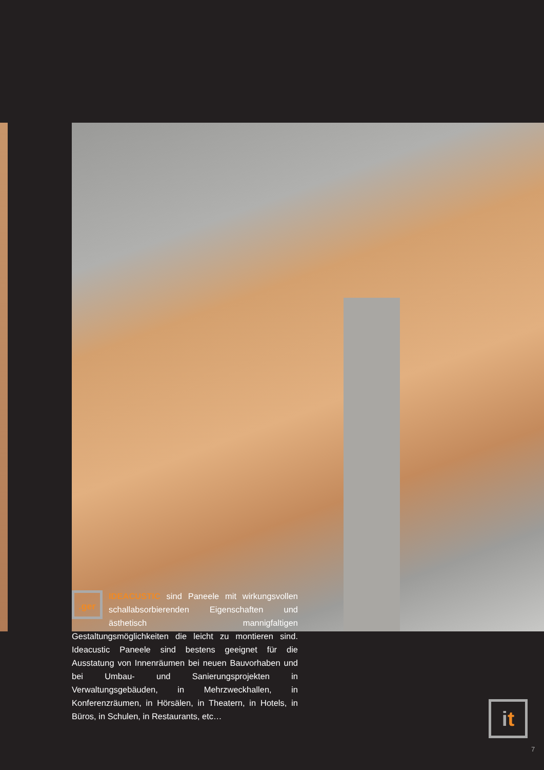.ger
IDEACUSTIC sind Paneele mit wirkungsvollen schallabsorbierenden Eigenschaften und ästhetisch mannigfaltigen Gestaltungsmöglichkeiten die leicht zu montieren sind. Ideacustic Paneele sind bestens geeignet für die Ausstatung von Innenräumen bei neuen Bauvorhaben und bei Umbau- und Sanierungsprojekten in Verwaltungsgebäuden, in Mehrzweckhallen, in Konferenzräumen, in Hörsälen, in Theatern, in Hotels, in Büros, in Schulen, in Restaurants, etc…
it
7